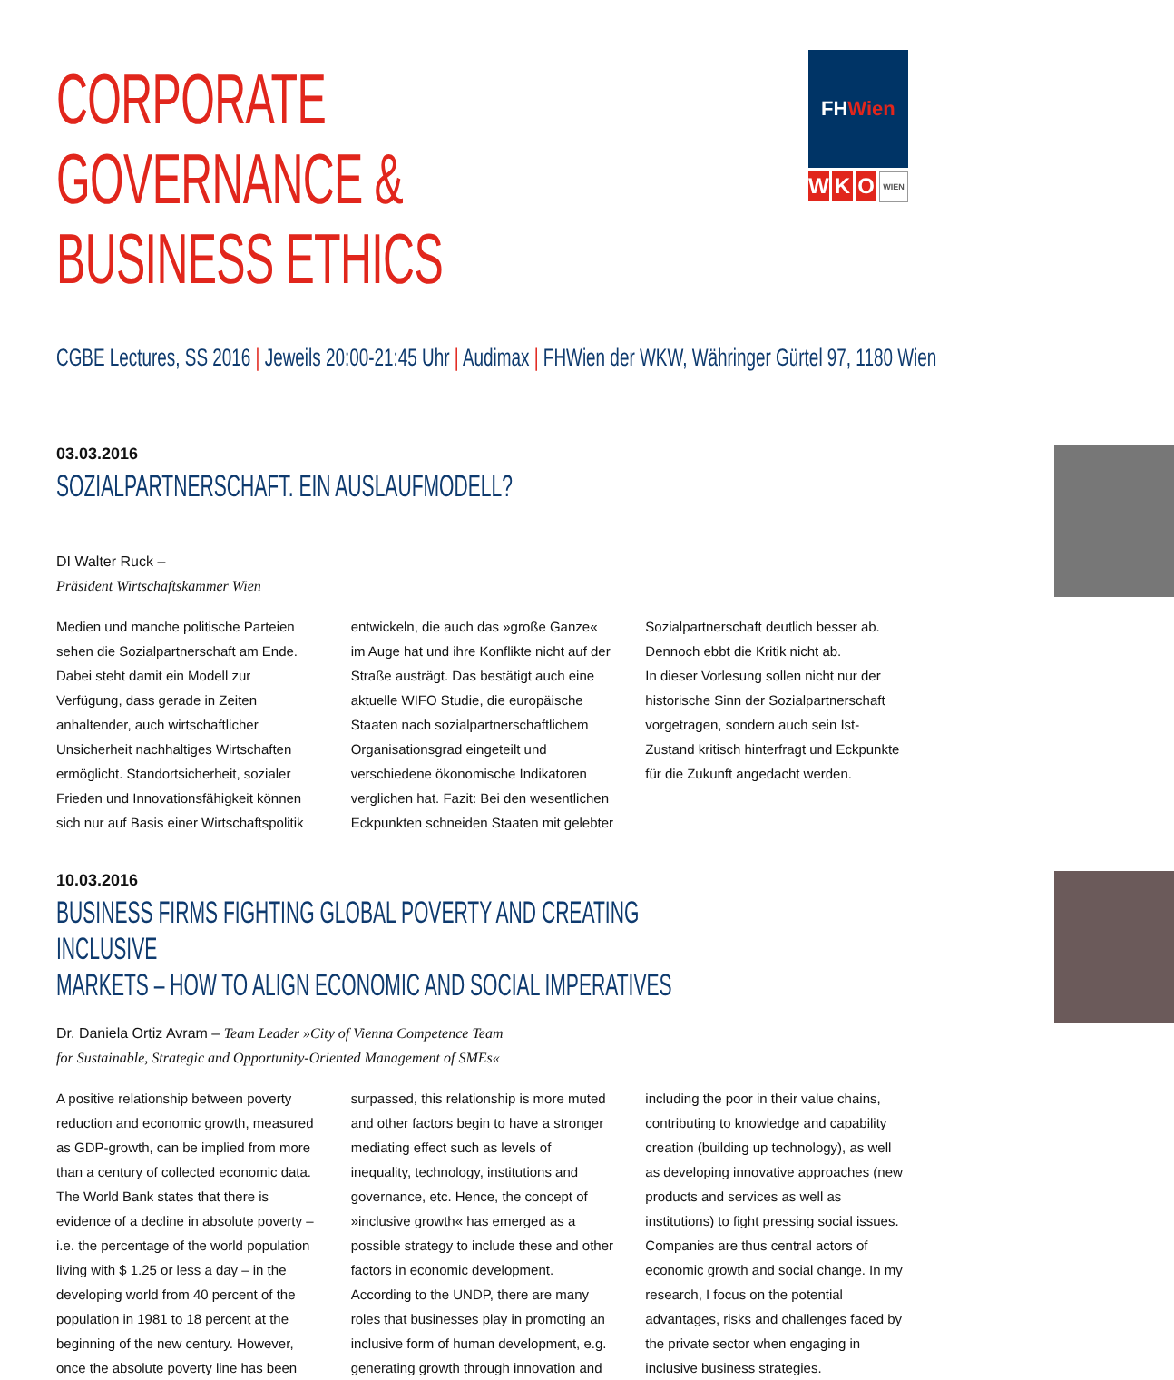CORPORATE GOVERNANCE &
BUSINESS ETHICS
FH Wien
W K O
WIEN
CGBE Lectures, SS 2016 | Jeweils 20:00-21:45 Uhr | Audimax | FHWien der WKW, Währinger Gürtel 97, 1180 Wien
03.03.2016
SOZIALPARTNERSCHAFT. EIN AUSLAUFMODELL?
DI Walter Ruck –
Präsident Wirtschaftskammer Wien
Medien und manche politische Parteien sehen die Sozialpartnerschaft am Ende. Dabei steht damit ein Modell zur Verfügung, dass gerade in Zeiten anhaltender, auch wirtschaftlicher Unsicherheit nachhaltiges Wirtschaften ermöglicht. Standortsicherheit, sozialer Frieden und Innovationsfähigkeit können sich nur auf Basis einer Wirtschaftspolitik entwickeln, die auch das »große Ganze« im Auge hat und ihre Konflikte nicht auf der Straße austrägt. Das bestätigt auch eine aktuelle WIFO Studie, die europäische Staaten nach sozialpartnerschaftlichem Organisationsgrad eingeteilt und verschiedene ökonomische Indikatoren verglichen hat. Fazit: Bei den wesentlichen Eckpunkten schneiden Staaten mit gelebter Sozialpartnerschaft deutlich besser ab. Dennoch ebbt die Kritik nicht ab.
In dieser Vorlesung sollen nicht nur der historische Sinn der Sozialpartnerschaft vorgetragen, sondern auch sein Ist-Zustand kritisch hinterfragt und Eckpunkte für die Zukunft angedacht werden.
10.03.2016
BUSINESS FIRMS FIGHTING GLOBAL POVERTY AND CREATING INCLUSIVE
MARKETS – HOW TO ALIGN ECONOMIC AND SOCIAL IMPERATIVES
Dr. Daniela Ortiz Avram – Team Leader »City of Vienna Competence Team
for Sustainable, Strategic and Opportunity-Oriented Management of SMEs«
A positive relationship between poverty reduction and economic growth, measured as GDP-growth, can be implied from more than a century of collected economic data. The World Bank states that there is evidence of a decline in absolute poverty – i.e. the percentage of the world population living with $ 1.25 or less a day – in the developing world from 40 percent of the population in 1981 to 18 percent at the beginning of the new century. However, once the absolute poverty line has been surpassed, this relationship is more muted and other factors begin to have a stronger mediating effect such as levels of inequality, technology, institutions and governance, etc. Hence, the concept of »inclusive growth« has emerged as a possible strategy to include these and other factors in economic development. According to the UNDP, there are many roles that businesses play in promoting an inclusive form of human development, e.g. generating growth through innovation and including the poor in their value chains, contributing to knowledge and capability creation (building up technology), as well as developing innovative approaches (new products and services as well as institutions) to fight pressing social issues. Companies are thus central actors of economic growth and social change. In my research, I focus on the potential advantages, risks and challenges faced by the private sector when engaging in inclusive business strategies.